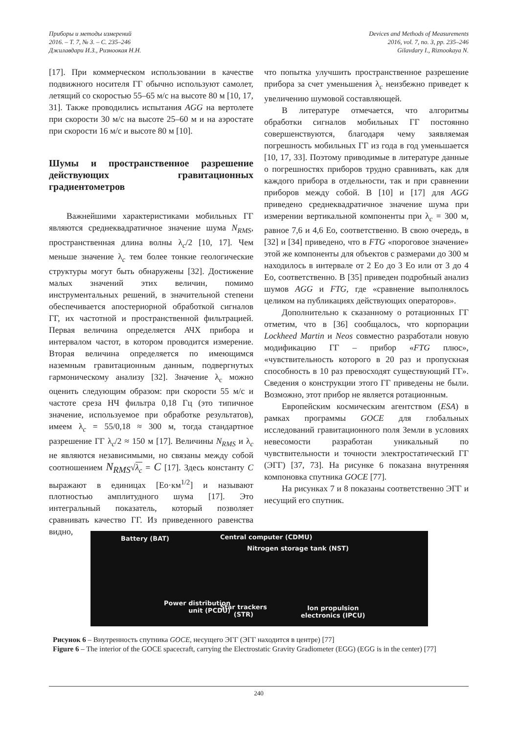Приборы и методы измерений
2016. – Т. 7, № 3. – С. 235–246
Джилавдари И.З., Ризноокая Н.Н.
Devices and Methods of Measurements
2016, vol. 7, no. 3, pp. 235–246
Gilavdary I., Riznookaya N.
[17]. При коммерческом использовании в качестве подвижного носителя ГГ обычно используют самолет, летящий со скоростью 55–65 м/с на высоте 80 м [10, 17, 31]. Также проводились испытания AGG на вертолете при скорости 30 м/с на высоте 25–60 м и на аэростате при скорости 16 м/с и высоте 80 м [10].
Шумы и пространственное разрешение действующих гравитационных градиентометров
Важнейшими характеристиками мобильных ГГ являются среднеквадратичное значение шума N<sub>RMS</sub>, пространственная длина волны λ<sub>c</sub>/2 [10, 17]. Чем меньше значение λ<sub>c</sub> тем более тонкие геологические структуры могут быть обнаружены [32]. Достижение малых значений этих величин, помимо инструментальных решений, в значительной степени обеспечивается апостериорной обработкой сигналов ГГ, их частотной и пространственной фильтрацией. Первая величина определяется АЧХ прибора и интервалом частот, в котором проводится измерение. Вторая величина определяется по имеющимся наземным гравитационным данным, подвергнутых гармоническому анализу [32]. Значение λ<sub>c</sub> можно оценить следующим образом: при скорости 55 м/с и частоте среза НЧ фильтра 0,18 Гц (это типичное значение, используемое при обработке результатов), имеем λ<sub>c</sub> = 55/0,18 ≈ 300 м, тогда стандартное разрешение ГГ λ<sub>c</sub>/2 ≈ 150 м [17]. Величины N<sub>RMS</sub> и λ<sub>c</sub> не являются независимыми, но связаны между собой соотношением N<sub>RMS</sub>√λ<sub>c</sub> = C [17]. Здесь константу C выражают в единицах [Ео·км<sup>1/2</sup>] и называют плотностью амплитудного шума [17]. Это интегральный показатель, который позволяет сравнивать качество ГГ. Из приведенного равенства видно,
что попытка улучшить пространственное разрешение прибора за счет уменьшения λ<sub>c</sub> неизбежно приведет к увеличению шумовой составляющей.
В литературе отмечается, что алгоритмы обработки сигналов мобильных ГГ постоянно совершенствуются, благодаря чему заявляемая погрешность мобильных ГГ из года в год уменьшается [10, 17, 33]. Поэтому приводимые в литературе данные о погрешностях приборов трудно сравнивать, как для каждого прибора в отдельности, так и при сравнении приборов между собой. В [10] и [17] для AGG приведено среднеквадратичное значение шума при измерении вертикальной компоненты при λ<sub>c</sub> = 300 м, равное 7,6 и 4,6 Ео, соответственно. В свою очередь, в [32] и [34] приведено, что в FTG «пороговое значение» этой же компоненты для объектов с размерами до 300 м находилось в интервале от 2 Ео до 3 Ео или от 3 до 4 Ео, соответственно. В [35] приведен подробный анализ шумов AGG и FTG, где «сравнение выполнялось целиком на публикациях действующих операторов».
Дополнительно к сказанному о ротационных ГГ отметим, что в [36] сообщалось, что корпорации Lockheed Martin и Neos совместно разработали новую модификацию ГГ – прибор «FTG плюс», «чувствительность которого в 20 раз и пропускная способность в 10 раз превосходят существующий ГГ». Сведения о конструкции этого ГГ приведены не были. Возможно, этот прибор не является ротационным.
Европейским космическим агентством (ESA) в рамках программы GOCE для глобальных исследований гравитационного поля Земли в условиях невесомости разработан уникальный по чувствительности и точности электростатический ГГ (ЭГГ) [37, 73]. На рисунке 6 показана внутренняя компоновка спутника GOCE [77].
На рисунках 7 и 8 показаны соответственно ЭГГ и несущий его спутник.
Battery (BAT) Central computer (CDMU)
Nitrogen storage tank (NST)
Power distribution
unit (PCDU) Star trackers
(STR)
Ion propulsion
electronics (IPCU)
Рисунок 6 – Внутренность спутника GOCE, несущего ЭГГ (ЭГГ находится в центре) [77]
Figure 6 – The interior of the GOCE spacecraft, carrying the Electrostatic Gravity Gradiometer (EGG) (EGG is in the center) [77]
240